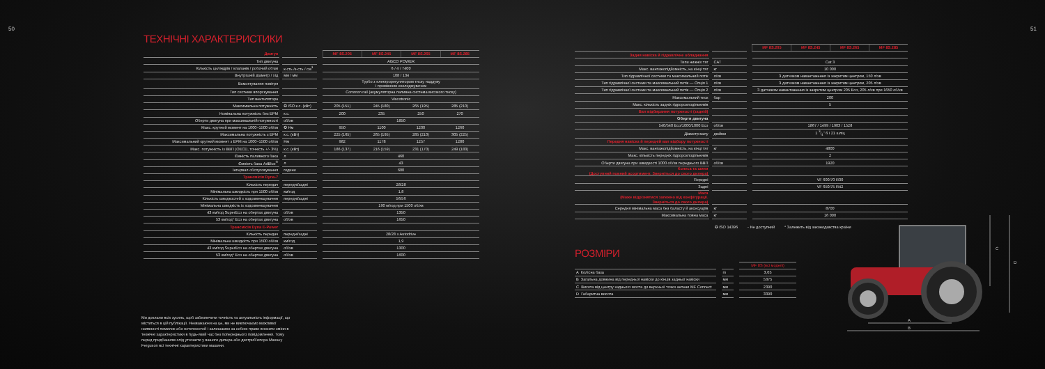50
ТЕХНІЧНІ ХАРАКТЕРИСТИКИ
| Двигун | | | MF 8S.205 | MF 8S.245 | MF 8S.265 | MF 8S.285 |
| Тип двигуна | | | AGCO POWER | | | |
| Кількість циліндрів / клапанів / робочий об'єм | к-сть /к-сть / см<sup>3</sup> | | 6 / 4 / 7400 | | | |
| Внутрішній діаметр / хід | мм / мм | | 108 / 134 | | | |
| Всмоктування повітря | | | Турбо з електрорегулятором тиску наддуву і проміжним охолоджувачем | | | |
| Тип системи впорскування | | | Common rail (акумуляторна паливна система високого тиску) | | | |
| Тип вентилятора | | | Viscotronic | | | |
| Максимальна потужність | ✪ ISO к.с. (кВт) | | 205 (151) | 245 (180) | 265 (195) | 285 (210) |
| Номінальна потужність без EPM | к.с. | | 200 | 235 | 250 | 270 |
| Оберти двигуна при максимальній потужності | об/хв | | 1850 | | | |
| Макс. крутний момент на 1000–1500 об/хв | ✪ Нм | | 950 | 1100 | 1200 | 1260 |
| Максимальна потужність з EPM | к.с. (кВт) | | 225 (165) | 265 (195) | 285 (210) | 305 (225) |
| Максимальний крутний момент з EPM на 1000–1500 об/хв | Нм | | 982 | 1178 | 1257 | 1280 |
| Макс. потужність із ВВП (OECD, точність +/- 3%) | к.с. (кВт) | | 186 (137) | 216 (159) | 231 (170) | 249 (183) |
| Ємність паливного бака | л | | 460 | | | |
| Ємність бака AdBlue<sup>®</sup> | л | | 43 | | | |
| Інтервал обслуговування | години | | 600 | | | |
| Трансмісія Dyna-7 | | | | | | |
| Кількість передач | передні/задні | | 28/28 | | | |
| Мінімальна швидкість при 1500 об/хв | км/год | | 1,8 | | | |
| Кількість швидкостей з ходозменшувачем | передні/задні | | 56/56 | | | |
| Мінімальна швидкість із ходозменшувачем | | | 190 м/год при 1500 об/хв | | | |
| 43 км/год SuperEco на обертах двигуна | об/хв | | 1350 | | | |
| 53 км/год* Eco на обертах двигуна | об/хв | | 1650 | | | |
| Трансмісія Dyna E-Power | | | | | | |
| Кількість передач | передні/задні | | 28/28 з Autodrive | | | |
| Мінімальна швидкість при 1500 об/хв | км/год | | 1,9 | | | |
| 43 км/год SuperEco на обертах двигуна | об/хв | | 1300 | | | |
| 53 км/год* Eco на обертах двигуна | об/хв | | 1600 | | | |
Ми доклали всіх зусиль, щоб забезпечити точність та актуальність інформації, що міститься в цій публікації. Незважаючи на це, ми не виключаємо можливої наявності помилок або неточностей і залишаємо за собою право вносити зміни в технічні характеристики в будь-який час без попереднього повідомлення. Тому перед придбанням слід уточнити у вашого дилера або дистриб'ютора Massey Ferguson всі технічні характеристики машини.
51
| | | | MF 8S.205 | MF 8S.245 | MF 8S.265 | MF 8S.285 |
| Задня навіска й гідравлічне обладнання | | | | | | |
| Типи нижніх тяг | CAT | | Cat 3 | | | |
| Макс. вантажопідйомність, на кінці тяг | кг | | 10 000 | | | |
| Тип гідравлічної системи та максимальний потік | л/хв | | З датчиком навантаження із закритим центром, 150 л/хв | | | |
| Тип гідравлічної системи та максимальний потік — Опція 1 | л/хв | | З датчиком навантаження із закритим центром, 205 л/хв | | | |
| Тип гідравлічної системи та максимальний потік — Опція 2 | л/хв | | З датчиком навантаження із закритим центром 205 Eco, 205 л/хв при 1650 об/хв | | | |
| Максимальний тиск | бар | | 200 | | | |
| Макс. кількість задніх гідророзподільників | | | 5 | | | |
| Вал відбирання потужності (задній) | | | | | | |
| Оберти двигуна | | | | | | |
| 540/540 Eco/1000/1000 Eco | об/хв | | 1867 / 1499 / 1903 / 1528 | | | |
| Діаметр валу | дюйми | | 1 3/4" 6 і 21 шліц | | | |
| Передня навіска й передній вал відбору потужності | | | | | | |
| Макс. вантажопідйомність, на кінці тяг | кг | | 4800 | | | |
| Макс. кількість передніх гідророзподільників | | | 2 | | | |
| Оберти двигуна при швидкості 1000 об/хв переднього ВВП | об/хв | | 1920 | | | |
| Колеса та шини (Доступний повний асортимент. Зверніться до свого дилера) | | | | | | |
| Передні | | | VF 600/70 R30 | | | |
| Задні | | | VF 650/75 R42 | | | |
| Маса (Може відрізнятися залежно від конфігурації. Зверніться до свого дилера) | | | | | | |
| Середня мінімальна маса без баласту й аксесуарів | кг | | 8700 | | | |
| Максимальна повна маса | кг | | 16 000 | | | |
✪ ISO 14396 - Не доступний * Залежить від законодавства країни
РОЗМІРИ
| | | | | MF 8S (всі моделі) |
| A Колісна база | | m | | 3,05 |
| B Загальна довжина від передньої навіски до кінців задньої навіски | | мм | | 5375 |
| C Висота від центру заднього моста до верхньої точки антени MF Connect | | мм | | 2390 |
| D Габаритна висота | | мм | | 3390 |
C
D
A
B